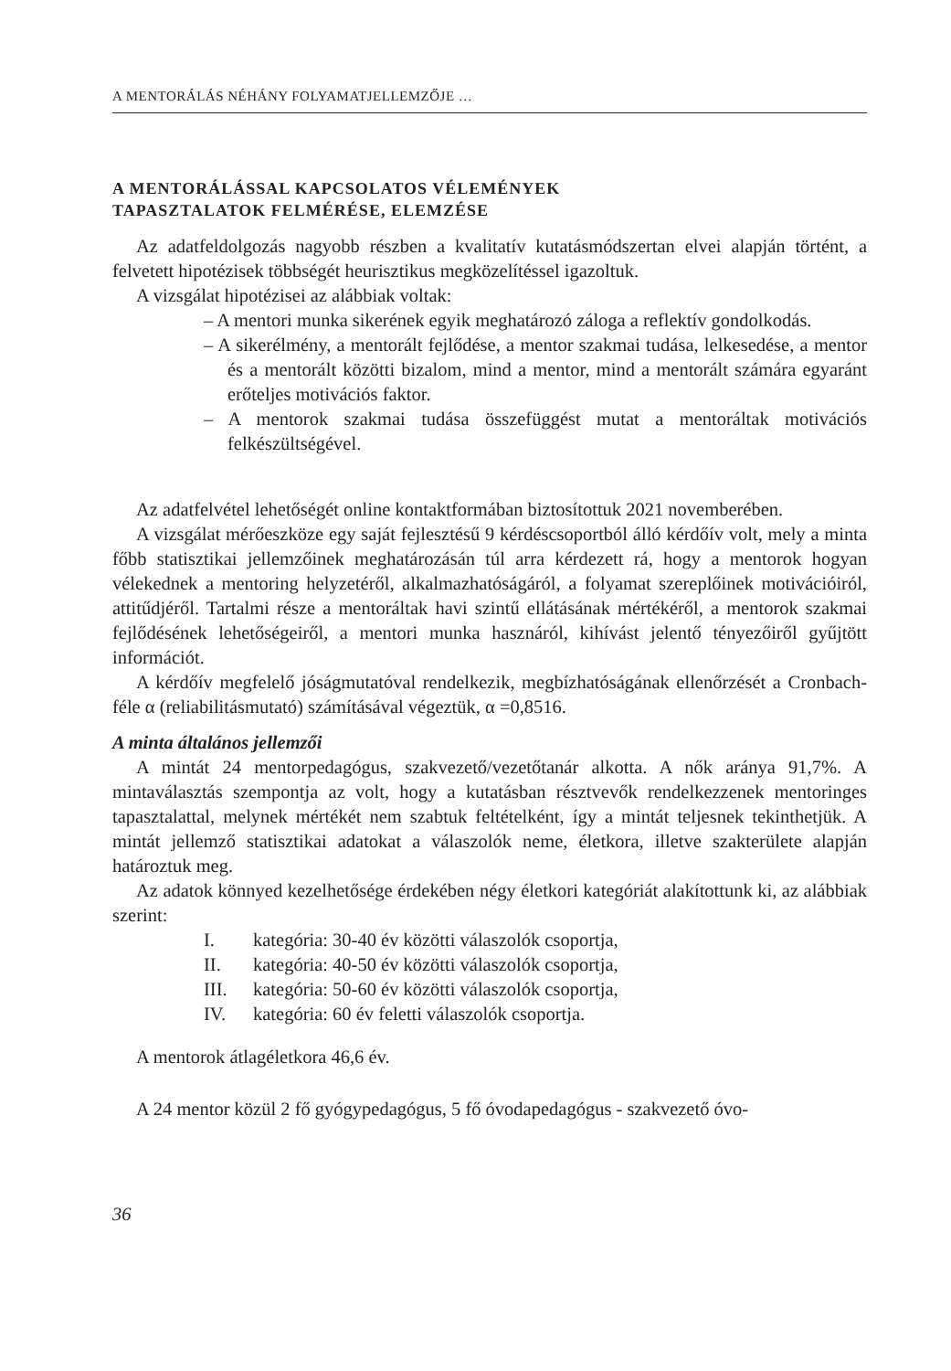A MENTORÁLÁS NÉHÁNY FOLYAMATJELLEMZŐJE …
A MENTORÁLÁSSAL KAPCSOLATOS VÉLEMÉNYEK
TAPASZTALATOK FELMÉRÉSE, ELEMZÉSE
Az adatfeldolgozás nagyobb részben a kvalitatív kutatásmódszertan elvei alapján történt, a felvetett hipotézisek többségét heurisztikus megközelítéssel igazoltuk.
A vizsgálat hipotézisei az alábbiak voltak:
– A mentori munka sikerének egyik meghatározó záloga a reflektív gondolkodás.
– A sikerélmény, a mentorált fejlődése, a mentor szakmai tudása, lelkesedése, a mentor és a mentorált közötti bizalom, mind a mentor, mind a mentorált számára egyaránt erőteljes motivációs faktor.
– A mentorok szakmai tudása összefüggést mutat a mentoráltak motivációs felkészültségével.
Az adatfelvétel lehetőségét online kontaktformában biztosítottuk 2021 novemberében.
A vizsgálat mérőeszköze egy saját fejlesztésű 9 kérdéscsoportból álló kérdőív volt, mely a minta főbb statisztikai jellemzőinek meghatározásán túl arra kérdezett rá, hogy a mentorok hogyan vélekednek a mentoring helyzetéről, alkalmazhatóságáról, a folyamat szereplőinek motivációiról, attitűdjéről. Tartalmi része a mentoráltak havi szintű ellátásának mértékéről, a mentorok szakmai fejlődésének lehetőségeiről, a mentori munka hasznáról, kihívást jelentő tényezőiről gyűjtött információt.
A kérdőív megfelelő jóságmutatóval rendelkezik, megbízhatóságának ellenőrzését a Cronbach-féle α (reliabilitásmutató) számításával végeztük, α =0,8516.
A minta általános jellemzői
A mintát 24 mentorpedagógus, szakvezető/vezetőtanár alkotta. A nők aránya 91,7%. A mintaválasztás szempontja az volt, hogy a kutatásban résztvevők rendelkezzenek mentoringes tapasztalattal, melynek mértékét nem szabtuk feltételként, így a mintát teljesnek tekinthetjük. A mintát jellemző statisztikai adatokat a válaszolók neme, életkora, illetve szakterülete alapján határoztuk meg.
Az adatok könnyed kezelhetősége érdekében négy életkori kategóriát alakítottunk ki, az alábbiak szerint:
I. kategória: 30-40 év közötti válaszolók csoportja,
II. kategória: 40-50 év közötti válaszolók csoportja,
III. kategória: 50-60 év közötti válaszolók csoportja,
IV. kategória: 60 év feletti válaszolók csoportja.
A mentorok átlagéletkora 46,6 év.
A 24 mentor közül 2 fő gyógypedagógus, 5 fő óvodapedagógus - szakvezető óvo-
36